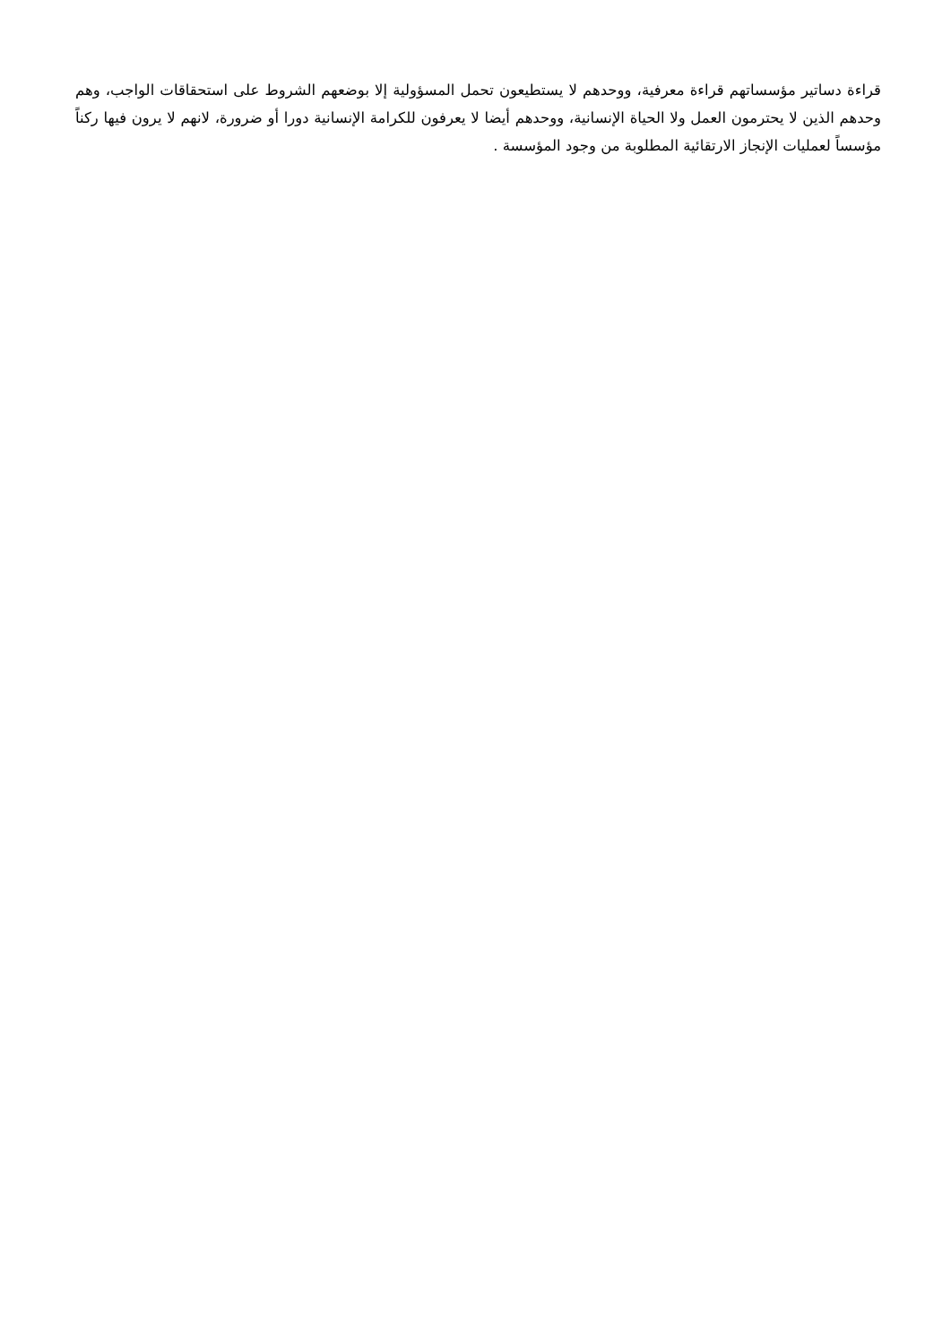قراءة دساتير مؤسساتهم قراءة معرفية، ووحدهم لا يستطيعون تحمل المسؤولية إلا بوضعهم الشروط على استحقاقات الواجب، وهم وحدهم الذين لا يحترمون العمل ولا الحياة الإنسانية، ووحدهم أيضا لا يعرفون للكرامة الإنسانية دورا أو ضرورة، لانهم لا يرون فيها ركناً مؤسساً لعمليات الإنجاز الارتقائية المطلوبة من وجود المؤسسة .